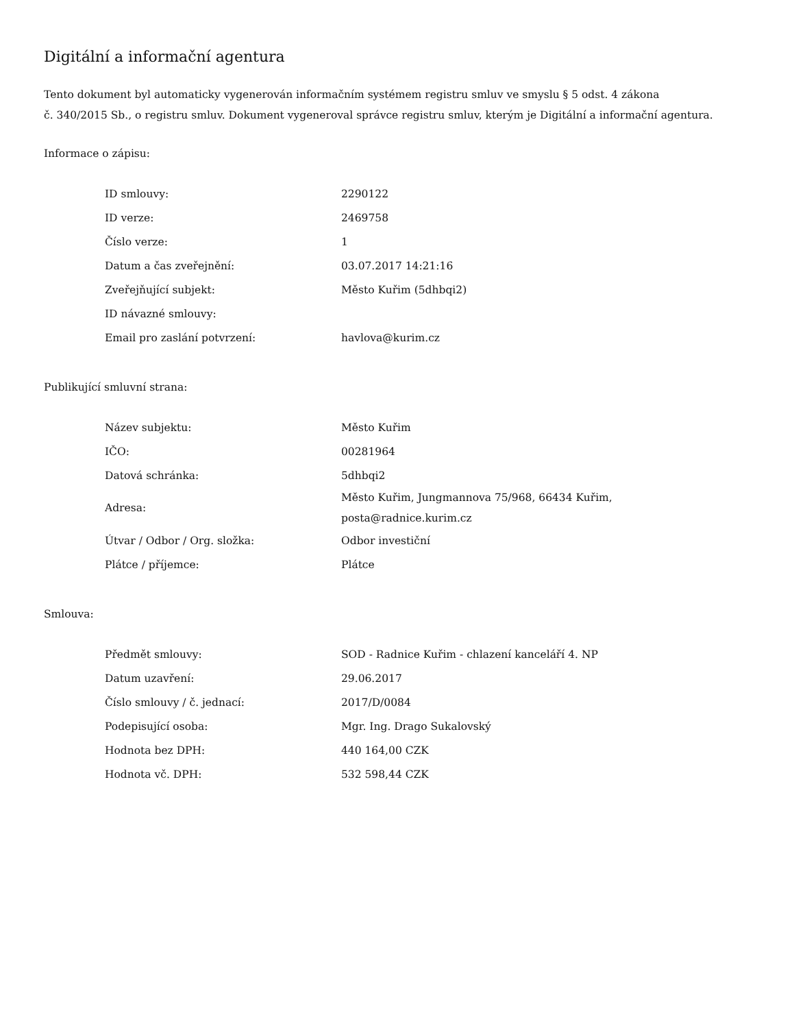Digitální a informační agentura
Tento dokument byl automaticky vygenerován informačním systémem registru smluv ve smyslu § 5 odst. 4 zákona
č. 340/2015 Sb., o registru smluv. Dokument vygeneroval správce registru smluv, kterým je Digitální a informační agentura.
Informace o zápisu:
| ID smlouvy: | 2290122 |
| ID verze: | 2469758 |
| Číslo verze: | 1 |
| Datum a čas zveřejnění: | 03.07.2017 14:21:16 |
| Zveřejňující subjekt: | Město Kuřim (5dhbqi2) |
| ID návazné smlouvy: | |
| Email pro zaslání potvrzení: | havlova@kurim.cz |
Publikující smluvní strana:
| Název subjektu: | Město Kuřim |
| IČO: | 00281964 |
| Datová schránka: | 5dhbqi2 |
| Adresa: | Město Kuřim, Jungmannova 75/968, 66434 Kuřim, posta@radnice.kurim.cz |
| Útvar / Odbor / Org. složka: | Odbor investiční |
| Plátce / příjemce: | Plátce |
Smlouva:
| Předmět smlouvy: | SOD - Radnice Kuřim - chlazení kanceláří 4. NP |
| Datum uzavření: | 29.06.2017 |
| Číslo smlouvy / č. jednací: | 2017/D/0084 |
| Podepisující osoba: | Mgr. Ing. Drago Sukalovský |
| Hodnota bez DPH: | 440 164,00 CZK |
| Hodnota vč. DPH: | 532 598,44 CZK |